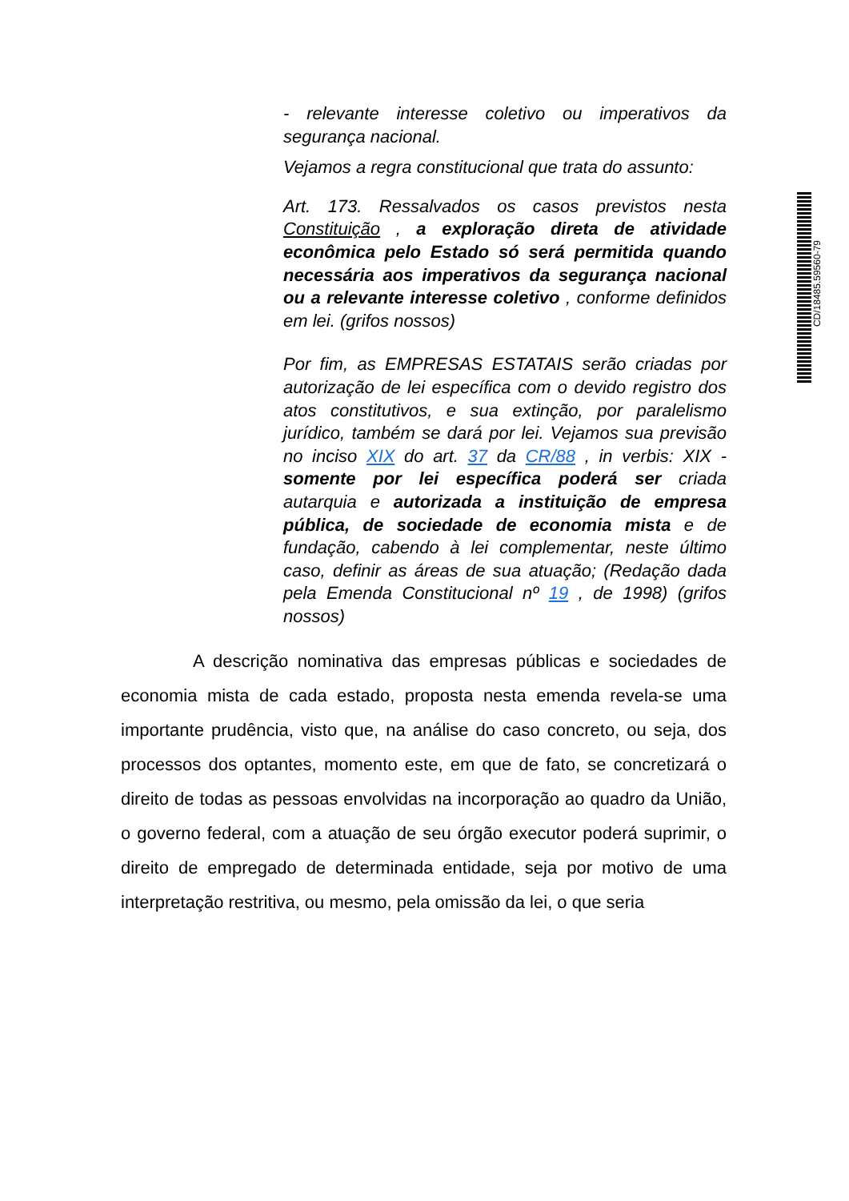- relevante interesse coletivo ou imperativos da segurança nacional.
Vejamos a regra constitucional que trata do assunto:
Art. 173. Ressalvados os casos previstos nesta Constituição , a exploração direta de atividade econômica pelo Estado só será permitida quando necessária aos imperativos da segurança nacional ou a relevante interesse coletivo , conforme definidos em lei. (grifos nossos)
Por fim, as EMPRESAS ESTATAIS serão criadas por autorização de lei específica com o devido registro dos atos constitutivos, e sua extinção, por paralelismo jurídico, também se dará por lei. Vejamos sua previsão no inciso XIX do art. 37 da CR/88 , in verbis: XIX - somente por lei específica poderá ser criada autarquia e autorizada a instituição de empresa pública, de sociedade de economia mista e de fundação, cabendo à lei complementar, neste último caso, definir as áreas de sua atuação; (Redação dada pela Emenda Constitucional nº 19 , de 1998) (grifos nossos)
A descrição nominativa das empresas públicas e sociedades de economia mista de cada estado, proposta nesta emenda revela-se uma importante prudência, visto que, na análise do caso concreto, ou seja, dos processos dos optantes, momento este, em que de fato, se concretizará o direito de todas as pessoas envolvidas na incorporação ao quadro da União, o governo federal, com a atuação de seu órgão executor poderá suprimir, o direito de empregado de determinada entidade, seja por motivo de uma interpretação restritiva, ou mesmo, pela omissão da lei, o que seria
CD/18485.59560-79